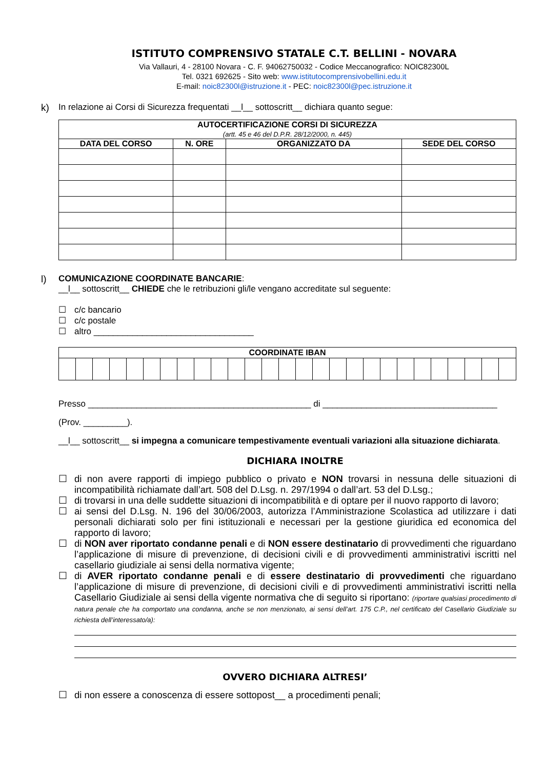ISTITUTO COMPRENSIVO STATALE C.T. BELLINI - NOVARA
Via Vallauri, 4 - 28100 Novara - C. F. 94062750032 - Codice Meccanografico: NOIC82300L
Tel. 0321 692625 - Sito web: www.istitutocomprensivobellini.edu.it
E-mail: noic82300l@istruzione.it - PEC: noic82300l@pec.istruzione.it
k) In relazione ai Corsi di Sicurezza frequentati __l__ sottoscritt__ dichiara quanto segue:
| AUTOCERTIFICAZIONE CORSI DI SICUREZZA (artt. 45 e 46 del D.P.R. 28/12/2000, n. 445) | | | |
| --- | --- | --- | --- |
| DATA DEL CORSO | N. ORE | ORGANIZZATO DA | SEDE DEL CORSO |
l) COMUNICAZIONE COORDINATE BANCARIE:
__l__ sottoscritt__ CHIEDE che le retribuzioni gli/le vengano accreditate sul seguente:
☐ c/c bancario
☐ c/c postale
☐ altro _________________________________
| COORDINATE IBAN | | | | | | | | | | | | | | | | | | | | | | | | | | |
| --- | --- | --- | --- | --- | --- | --- | --- | --- | --- | --- | --- | --- | --- | --- | --- | --- | --- | --- | --- | --- | --- | --- | --- | --- | --- | --- |
Presso ______________________________________________ di ____________________________________
(Prov. _________).
__l__ sottoscritt__ si impegna a comunicare tempestivamente eventuali variazioni alla situazione dichiarata.
DICHIARA INOLTRE
☐ di non avere rapporti di impiego pubblico o privato e NON trovarsi in nessuna delle situazioni di incompatibilità richiamate dall’art. 508 del D.Lsg. n. 297/1994 o dall’art. 53 del D.Lsg.;
☐ di trovarsi in una delle suddette situazioni di incompatibilità e di optare per il nuovo rapporto di lavoro;
☐ ai sensi del D.Lsg. N. 196 del 30/06/2003, autorizza l’Amministrazione Scolastica ad utilizzare i dati personali dichiarati solo per fini istituzionali e necessari per la gestione giuridica ed economica del rapporto di lavoro;
☐ di NON aver riportato condanne penali e di NON essere destinatario di provvedimenti che riguardano l’applicazione di misure di prevenzione, di decisioni civili e di provvedimenti amministrativi iscritti nel casellario giudiziale ai sensi della normativa vigente;
☐ di AVER riportato condanne penali e di essere destinatario di provvedimenti che riguardano l’applicazione di misure di prevenzione, di decisioni civili e di provvedimenti amministrativi iscritti nella Casellario Giudiziale ai sensi della vigente normativa che di seguito si riportano: (riportare qualsiasi procedimento di natura penale che ha comportato una condanna, anche se non menzionato, ai sensi dell’art. 175 C.P., nel certificato del Casellario Giudiziale su richiesta dell’interessato/a):
OVVERO DICHIARA ALTRESI’
☐ di non essere a conoscenza di essere sottopost__ a procedimenti penali;